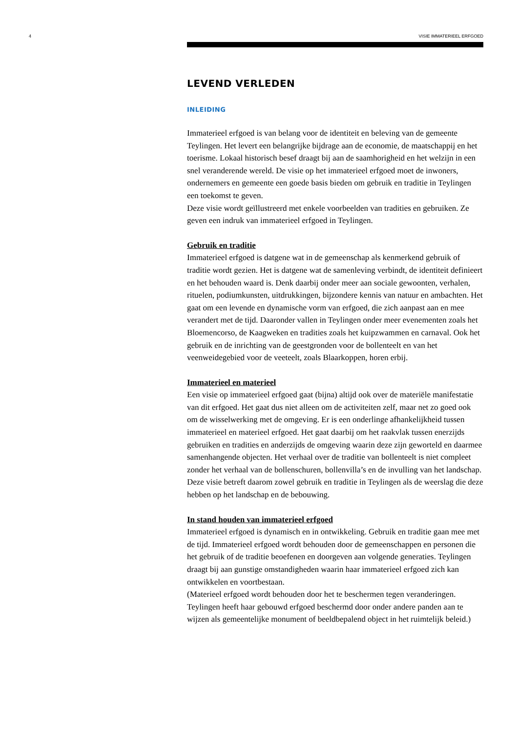4
VISIE IMMATERIEEL ERFGOED
LEVEND VERLEDEN
INLEIDING
Immaterieel erfgoed is van belang voor de identiteit en beleving van de gemeente Teylingen. Het levert een belangrijke bijdrage aan de economie, de maatschappij en het toerisme. Lokaal historisch besef draagt bij aan de saamhorigheid en het welzijn in een snel veranderende wereld. De visie op het immaterieel erfgoed moet de inwoners, ondernemers en gemeente een goede basis bieden om gebruik en traditie in Teylingen een toekomst te geven.
Deze visie wordt geïllustreerd met enkele voorbeelden van tradities en gebruiken. Ze geven een indruk van immaterieel erfgoed in Teylingen.
Gebruik en traditie
Immaterieel erfgoed is datgene wat in de gemeenschap als kenmerkend gebruik of traditie wordt gezien. Het is datgene wat de samenleving verbindt, de identiteit definieert en het behouden waard is. Denk daarbij onder meer aan sociale gewoonten, verhalen, rituelen, podiumkunsten, uitdrukkingen, bijzondere kennis van natuur en ambachten. Het gaat om een levende en dynamische vorm van erfgoed, die zich aanpast aan en mee verandert met de tijd. Daaronder vallen in Teylingen onder meer evenementen zoals het Bloemencorso, de Kaagweken en tradities zoals het kuipzwammen en carnaval. Ook het gebruik en de inrichting van de geestgronden voor de bollenteelt en van het veenweidegebied voor de veeteelt, zoals Blaarkoppen, horen erbij.
Immaterieel en materieel
Een visie op immaterieel erfgoed gaat (bijna) altijd ook over de materiële manifestatie van dit erfgoed. Het gaat dus niet alleen om de activiteiten zelf, maar net zo goed ook om de wisselwerking met de omgeving. Er is een onderlinge afhankelijkheid tussen immaterieel en materieel erfgoed. Het gaat daarbij om het raakvlak tussen enerzijds gebruiken en tradities en anderzijds de omgeving waarin deze zijn geworteld en daarmee samenhangende objecten. Het verhaal over de traditie van bollenteelt is niet compleet zonder het verhaal van de bollenschuren, bollenvilla’s en de invulling van het landschap. Deze visie betreft daarom zowel gebruik en traditie in Teylingen als de weerslag die deze hebben op het landschap en de bebouwing.
In stand houden van immaterieel erfgoed
Immaterieel erfgoed is dynamisch en in ontwikkeling. Gebruik en traditie gaan mee met de tijd. Immaterieel erfgoed wordt behouden door de gemeenschappen en personen die het gebruik of de traditie beoefenen en doorgeven aan volgende generaties. Teylingen draagt bij aan gunstige omstandigheden waarin haar immaterieel erfgoed zich kan ontwikkelen en voortbestaan.
(Materieel erfgoed wordt behouden door het te beschermen tegen veranderingen. Teylingen heeft haar gebouwd erfgoed beschermd door onder andere panden aan te wijzen als gemeentelijke monument of beeldbepalend object in het ruimtelijk beleid.)